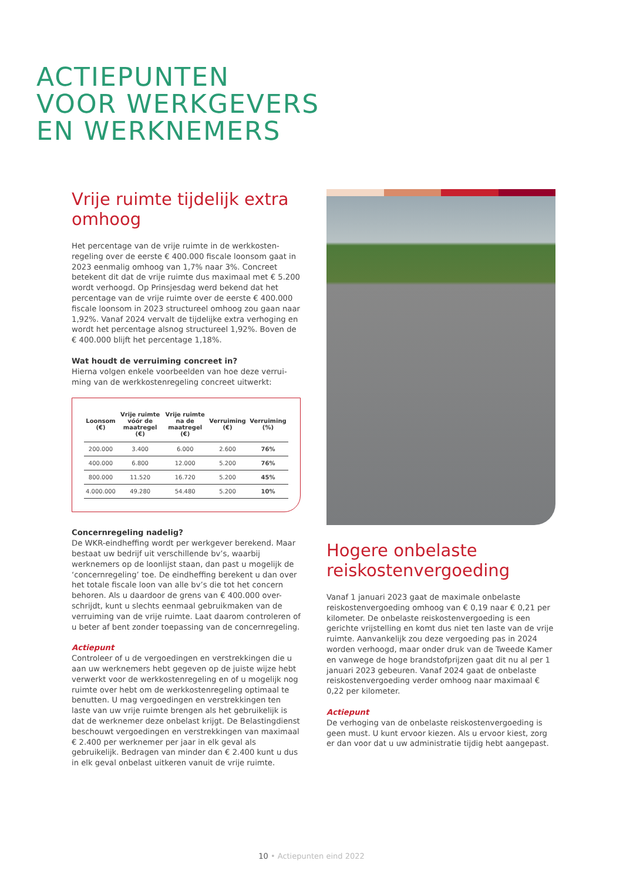ACTIEPUNTEN
VOOR WERKGEVERS
EN WERKNEMERS
Vrije ruimte tijdelijk extra omhoog
Het percentage van de vrije ruimte in de werkkosten-regeling over de eerste € 400.000 fiscale loonsom gaat in 2023 eenmalig omhoog van 1,7% naar 3%. Concreet betekent dit dat de vrije ruimte dus maximaal met € 5.200 wordt verhoogd. Op Prinsjesdag werd bekend dat het percentage van de vrije ruimte over de eerste € 400.000 fiscale loonsom in 2023 structureel omhoog zou gaan naar 1,92%. Vanaf 2024 vervalt de tijdelijke extra verhoging en wordt het percentage alsnog structureel 1,92%. Boven de € 400.000 blijft het percentage 1,18%.
Wat houdt de verruiming concreet in?
Hierna volgen enkele voorbeelden van hoe deze verrui-ming van de werkkostenregeling concreet uitwerkt:
| Loonsom (€) | Vrije ruimte vóór de maatregel (€) | Vrije ruimte na de maatregel (€) | Verruiming (€) | Verruiming (%) |
| --- | --- | --- | --- | --- |
| 200.000 | 3.400 | 6.000 | 2.600 | 76% |
| 400.000 | 6.800 | 12.000 | 5.200 | 76% |
| 800.000 | 11.520 | 16.720 | 5.200 | 45% |
| 4.000.000 | 49.280 | 54.480 | 5.200 | 10% |
Concernregeling nadelig?
De WKR-eindheffing wordt per werkgever berekend. Maar bestaat uw bedrijf uit verschillende bv’s, waarbij werknemers op de loonlijst staan, dan past u mogelijk de ‘concernregeling’ toe. De eindheffing berekent u dan over het totale fiscale loon van alle bv’s die tot het concern behoren. Als u daardoor de grens van € 400.000 over-schrijdt, kunt u slechts eenmaal gebruikmaken van de verruiming van de vrije ruimte. Laat daarom controleren of u beter af bent zonder toepassing van de concernregeling.
Actiepunt
Controleer of u de vergoedingen en verstrekkingen die u aan uw werknemers hebt gegeven op de juiste wijze hebt verwerkt voor de werkkostenregeling en of u mogelijk nog ruimte over hebt om de werkkostenregeling optimaal te benutten. U mag vergoedingen en verstrekkingen ten laste van uw vrije ruimte brengen als het gebruikelijk is dat de werknemer deze onbelast krijgt. De Belastingdienst beschouwt vergoedingen en verstrekkingen van maximaal € 2.400 per werknemer per jaar in elk geval als gebruikelijk. Bedragen van minder dan € 2.400 kunt u dus in elk geval onbelast uitkeren vanuit de vrije ruimte.
Hogere onbelaste reiskostenvergoeding
Vanaf 1 januari 2023 gaat de maximale onbelaste reiskostenvergoeding omhoog van € 0,19 naar € 0,21 per kilometer. De onbelaste reiskostenvergoeding is een gerichte vrijstelling en komt dus niet ten laste van de vrije ruimte. Aanvankelijk zou deze vergoeding pas in 2024 worden verhoogd, maar onder druk van de Tweede Kamer en vanwege de hoge brandstofprijzen gaat dit nu al per 1 januari 2023 gebeuren. Vanaf 2024 gaat de onbelaste reiskostenvergoeding verder omhoog naar maximaal € 0,22 per kilometer.
Actiepunt
De verhoging van de onbelaste reiskostenvergoeding is geen must. U kunt ervoor kiezen. Als u ervoor kiest, zorg er dan voor dat u uw administratie tijdig hebt aangepast.
10 • Actiepunten eind 2022